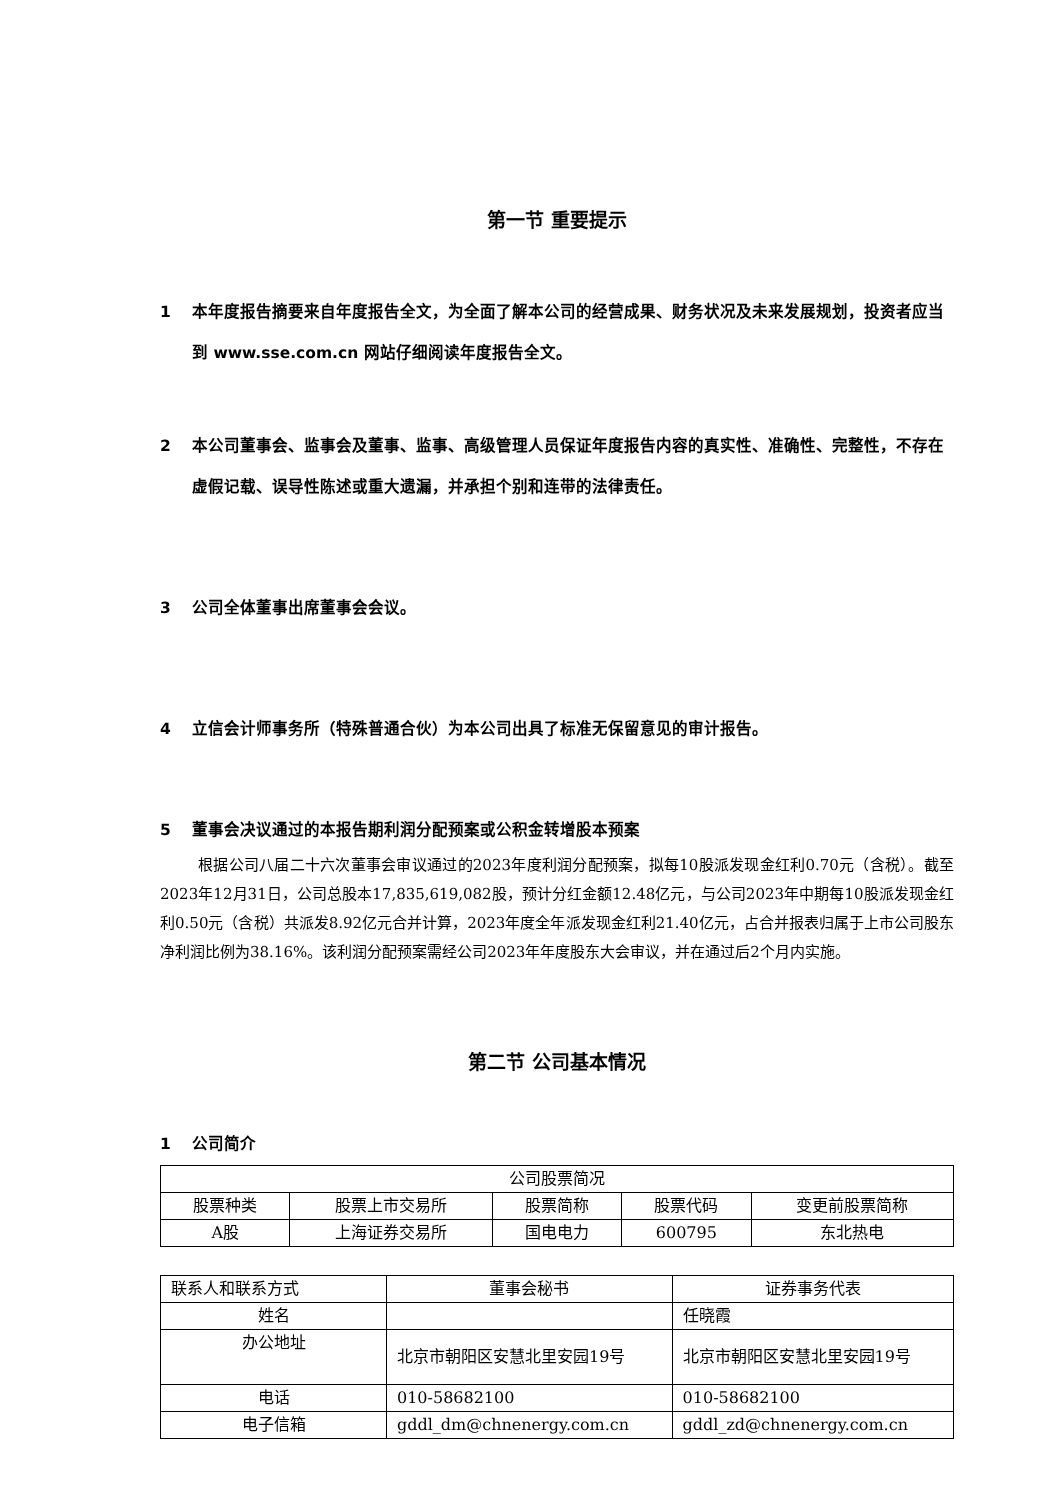第一节 重要提示
1 本年度报告摘要来自年度报告全文，为全面了解本公司的经营成果、财务状况及未来发展规划，投资者应当到 www.sse.com.cn 网站仔细阅读年度报告全文。
2 本公司董事会、监事会及董事、监事、高级管理人员保证年度报告内容的真实性、准确性、完整性，不存在虚假记载、误导性陈述或重大遗漏，并承担个别和连带的法律责任。
3 公司全体董事出席董事会会议。
4 立信会计师事务所（特殊普通合伙）为本公司出具了标准无保留意见的审计报告。
5 董事会决议通过的本报告期利润分配预案或公积金转增股本预案
根据公司八届二十六次董事会审议通过的2023年度利润分配预案，拟每10股派发现金红利0.70元（含税）。截至2023年12月31日，公司总股本17,835,619,082股，预计分红金额12.48亿元，与公司2023年中期每10股派发现金红利0.50元（含税）共派发8.92亿元合并计算，2023年度全年派发现金红利21.40亿元，占合并报表归属于上市公司股东净利润比例为38.16%。该利润分配预案需经公司2023年年度股东大会审议，并在通过后2个月内实施。
第二节 公司基本情况
1 公司简介
| 公司股票简况 | | | | |
| 股票种类 | 股票上市交易所 | 股票简称 | 股票代码 | 变更前股票简称 |
| A股 | 上海证券交易所 | 国电电力 | 600795 | 东北热电 |
| 联系人和联系方式 | 董事会秘书 | 证券事务代表 |
| 姓名 | | 任晓霞 |
| 办公地址 | 北京市朝阳区安慧北里安园19号 | 北京市朝阳区安慧北里安园19号 |
| 电话 | 010-58682100 | 010-58682100 |
| 电子信箱 | gddl_dm@chnenergy.com.cn | gddl_zd@chnenergy.com.cn |